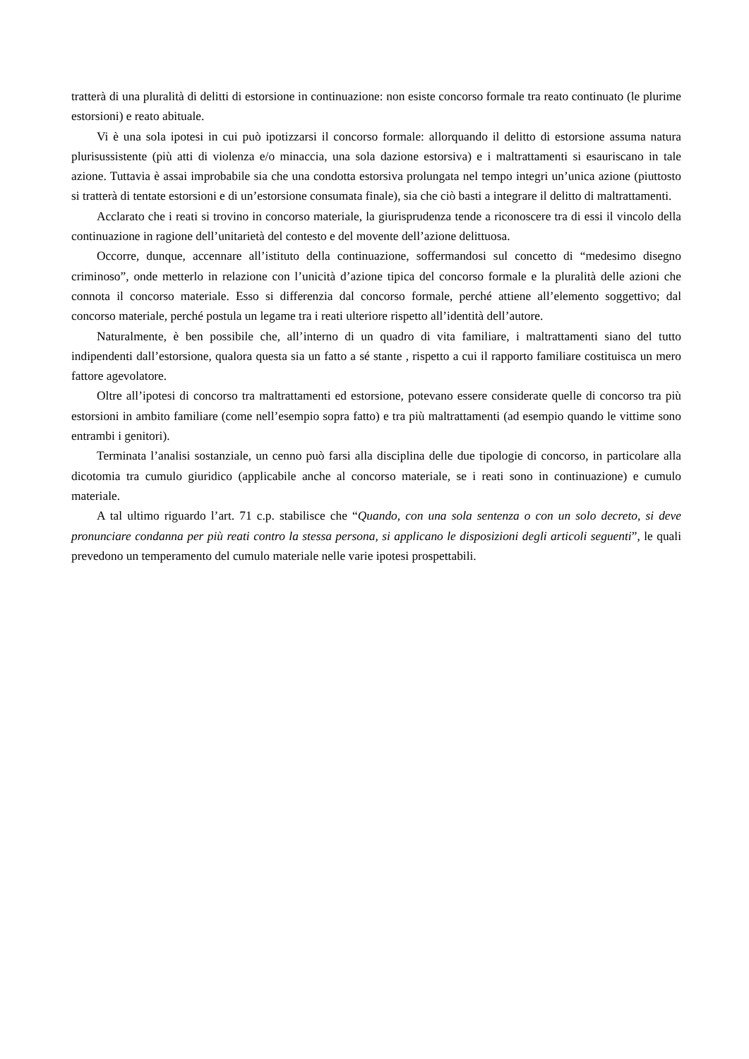tratterà di una pluralità di delitti di estorsione in continuazione: non esiste concorso formale tra reato continuato (le plurime estorsioni) e reato abituale.
Vi è una sola ipotesi in cui può ipotizzarsi il concorso formale: allorquando il delitto di estorsione assuma natura plurisussistente (più atti di violenza e/o minaccia, una sola dazione estorsiva) e i maltrattamenti si esauriscano in tale azione. Tuttavia è assai improbabile sia che una condotta estorsiva prolungata nel tempo integri un’unica azione (piuttosto si tratterà di tentate estorsioni e di un’estorsione consumata finale), sia che ciò basti a integrare il delitto di maltrattamenti.
Acclarato che i reati si trovino in concorso materiale, la giurisprudenza tende a riconoscere tra di essi il vincolo della continuazione in ragione dell’unitarietà del contesto e del movente dell’azione delittuosa.
Occorre, dunque, accennare all’istituto della continuazione, soffermandosi sul concetto di “medesimo disegno criminoso”, onde metterlo in relazione con l’unicità d’azione tipica del concorso formale e la pluralità delle azioni che connota il concorso materiale. Esso si differenzia dal concorso formale, perché attiene all’elemento soggettivo; dal concorso materiale, perché postula un legame tra i reati ulteriore rispetto all’identità dell’autore.
Naturalmente, è ben possibile che, all’interno di un quadro di vita familiare, i maltrattamenti siano del tutto indipendenti dall’estorsione, qualora questa sia un fatto a sé stante , rispetto a cui il rapporto familiare costituisca un mero fattore agevolatore.
Oltre all’ipotesi di concorso tra maltrattamenti ed estorsione, potevano essere considerate quelle di concorso tra più estorsioni in ambito familiare (come nell’esempio sopra fatto) e tra più maltrattamenti (ad esempio quando le vittime sono entrambi i genitori).
Terminata l’analisi sostanziale, un cenno può farsi alla disciplina delle due tipologie di concorso, in particolare alla dicotomia tra cumulo giuridico (applicabile anche al concorso materiale, se i reati sono in continuazione) e cumulo materiale.
A tal ultimo riguardo l’art. 71 c.p. stabilisce che “Quando, con una sola sentenza o con un solo decreto, si deve pronunciare condanna per più reati contro la stessa persona, si applicano le disposizioni degli articoli seguenti”, le quali prevedono un temperamento del cumulo materiale nelle varie ipotesi prospettabili.